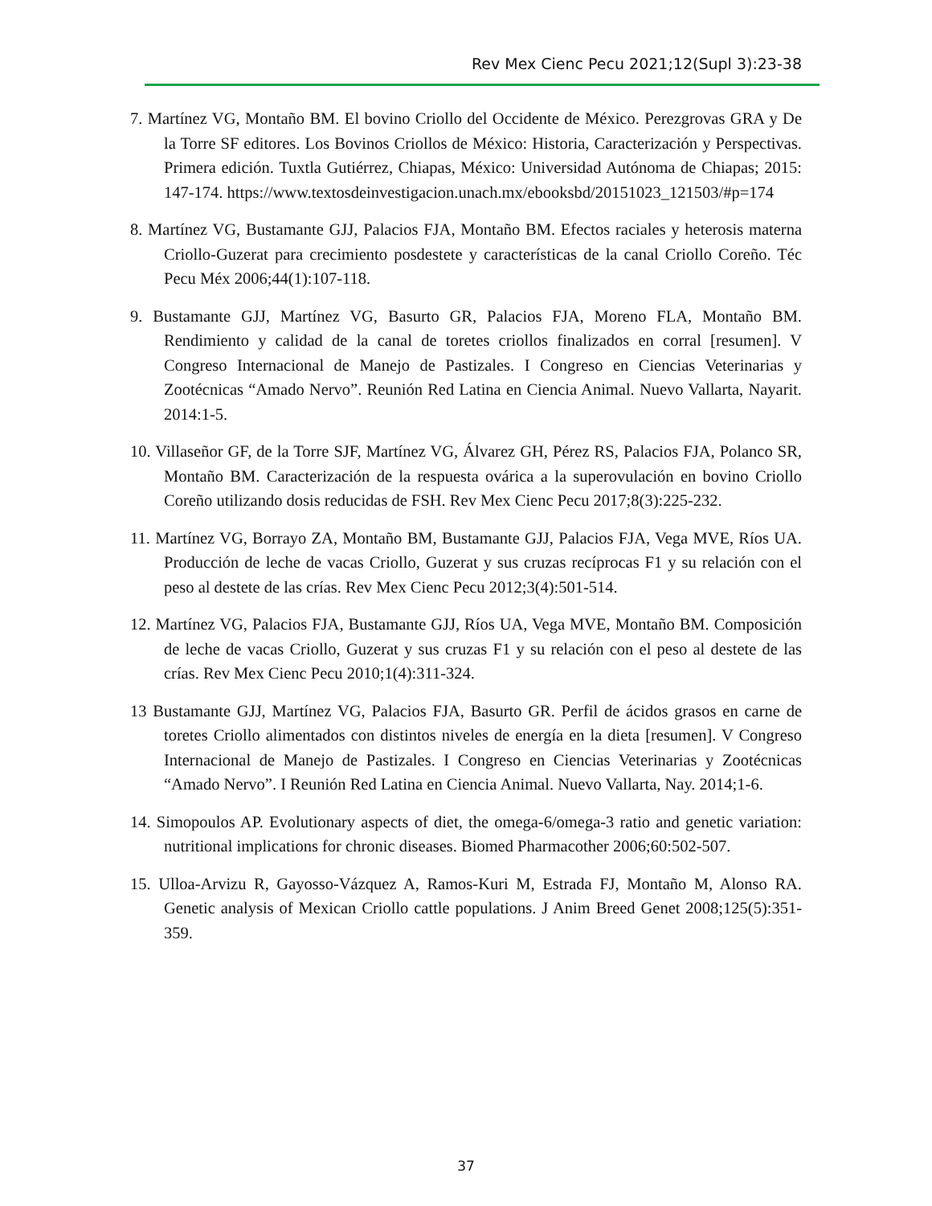Rev Mex Cienc Pecu 2021;12(Supl 3):23-38
7. Martínez VG, Montaño BM. El bovino Criollo del Occidente de México. Perezgrovas GRA y De la Torre SF editores. Los Bovinos Criollos de México: Historia, Caracterización y Perspectivas. Primera edición. Tuxtla Gutiérrez, Chiapas, México: Universidad Autónoma de Chiapas; 2015: 147-174. https://www.textosdeinvestigacion.unach.mx/ebooksbd/20151023_121503/#p=174
8. Martínez VG, Bustamante GJJ, Palacios FJA, Montaño BM. Efectos raciales y heterosis materna Criollo-Guzerat para crecimiento posdestete y características de la canal Criollo Coreño. Téc Pecu Méx 2006;44(1):107-118.
9. Bustamante GJJ, Martínez VG, Basurto GR, Palacios FJA, Moreno FLA, Montaño BM. Rendimiento y calidad de la canal de toretes criollos finalizados en corral [resumen]. V Congreso Internacional de Manejo de Pastizales. I Congreso en Ciencias Veterinarias y Zootécnicas “Amado Nervo”. Reunión Red Latina en Ciencia Animal. Nuevo Vallarta, Nayarit. 2014:1-5.
10. Villaseñor GF, de la Torre SJF, Martínez VG, Álvarez GH, Pérez RS, Palacios FJA, Polanco SR, Montaño BM. Caracterización de la respuesta ovárica a la superovulación en bovino Criollo Coreño utilizando dosis reducidas de FSH. Rev Mex Cienc Pecu 2017;8(3):225-232.
11. Martínez VG, Borrayo ZA, Montaño BM, Bustamante GJJ, Palacios FJA, Vega MVE, Ríos UA. Producción de leche de vacas Criollo, Guzerat y sus cruzas recíprocas F1 y su relación con el peso al destete de las crías. Rev Mex Cienc Pecu 2012;3(4):501-514.
12. Martínez VG, Palacios FJA, Bustamante GJJ, Ríos UA, Vega MVE, Montaño BM. Composición de leche de vacas Criollo, Guzerat y sus cruzas F1 y su relación con el peso al destete de las crías. Rev Mex Cienc Pecu 2010;1(4):311-324.
13 Bustamante GJJ, Martínez VG, Palacios FJA, Basurto GR. Perfil de ácidos grasos en carne de toretes Criollo alimentados con distintos niveles de energía en la dieta [resumen]. V Congreso Internacional de Manejo de Pastizales. I Congreso en Ciencias Veterinarias y Zootécnicas “Amado Nervo”. I Reunión Red Latina en Ciencia Animal. Nuevo Vallarta, Nay. 2014;1-6.
14. Simopoulos AP. Evolutionary aspects of diet, the omega-6/omega-3 ratio and genetic variation: nutritional implications for chronic diseases. Biomed Pharmacother 2006;60:502-507.
15. Ulloa-Arvizu R, Gayosso-Vázquez A, Ramos-Kuri M, Estrada FJ, Montaño M, Alonso RA. Genetic analysis of Mexican Criollo cattle populations. J Anim Breed Genet 2008;125(5):351-359.
37